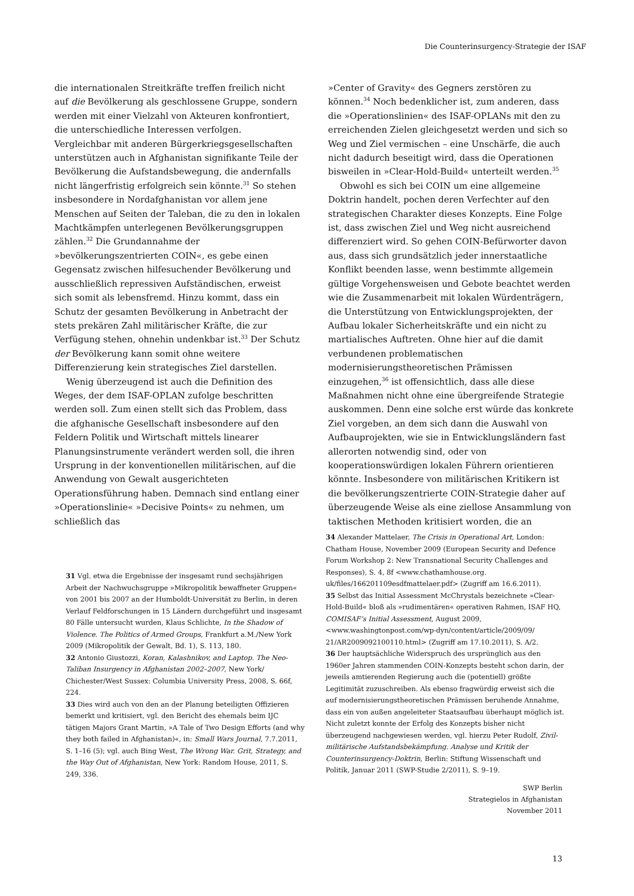Die Counterinsurgency-Strategie der ISAF
die internationalen Streitkräfte treffen freilich nicht auf die Bevölkerung als geschlossene Gruppe, sondern werden mit einer Vielzahl von Akteuren konfrontiert, die unterschiedliche Interessen verfolgen. Vergleichbar mit anderen Bürgerkriegsgesellschaften unterstützen auch in Afghanistan signifikante Teile der Bevölkerung die Aufstandsbewegung, die andernfalls nicht längerfristig erfolgreich sein könnte.<sup>31</sup> So stehen insbesondere in Nordafghanistan vor allem jene Menschen auf Seiten der Taleban, die zu den in lokalen Machtkämpfen unterlegenen Bevölkerungsgruppen zählen.<sup>32</sup> Die Grundannahme der »bevölkerungszentrierten COIN«, es gebe einen Gegensatz zwischen hilfesuchender Bevölkerung und ausschließlich repressiven Aufständischen, erweist sich somit als lebensfremd. Hinzu kommt, dass ein Schutz der gesamten Bevölkerung in Anbetracht der stets prekären Zahl militärischer Kräfte, die zur Verfügung stehen, ohnehin undenkbar ist.<sup>33</sup> Der Schutz der Bevölkerung kann somit ohne weitere Differenzierung kein strategisches Ziel darstellen.
Wenig überzeugend ist auch die Definition des Weges, der dem ISAF-OPLAN zufolge beschritten werden soll. Zum einen stellt sich das Problem, dass die afghanische Gesellschaft insbesondere auf den Feldern Politik und Wirtschaft mittels linearer Planungsinstrumente verändert werden soll, die ihren Ursprung in der konventionellen militärischen, auf die Anwendung von Gewalt ausgerichteten Operationsführung haben. Demnach sind entlang einer »Operationslinie« »Decisive Points« zu nehmen, um schließlich das
»Center of Gravity« des Gegners zerstören zu können.<sup>34</sup> Noch bedenklicher ist, zum anderen, dass die »Operationslinien« des ISAF-OPLANs mit den zu erreichenden Zielen gleichgesetzt werden und sich so Weg und Ziel vermischen – eine Unschärfe, die auch nicht dadurch beseitigt wird, dass die Operationen bisweilen in »Clear-Hold-Build« unterteilt werden.<sup>35</sup>
Obwohl es sich bei COIN um eine allgemeine Doktrin handelt, pochen deren Verfechter auf den strategischen Charakter dieses Konzepts. Eine Folge ist, dass zwischen Ziel und Weg nicht ausreichend differenziert wird. So gehen COIN-Befürworter davon aus, dass sich grundsätzlich jeder innerstaatliche Konflikt beenden lasse, wenn bestimmte allgemein gültige Vorgehensweisen und Gebote beachtet werden wie die Zusammenarbeit mit lokalen Würdenträgern, die Unterstützung von Entwicklungsprojekten, der Aufbau lokaler Sicherheitskräfte und ein nicht zu martialisches Auftreten. Ohne hier auf die damit verbundenen problematischen modernisierungstheoretischen Prämissen einzugehen,<sup>36</sup> ist offensichtlich, dass alle diese Maßnahmen nicht ohne eine übergreifende Strategie auskommen. Denn eine solche erst würde das konkrete Ziel vorgeben, an dem sich dann die Auswahl von Aufbauprojekten, wie sie in Entwicklungsländern fast allerorten notwendig sind, oder von kooperationswürdigen lokalen Führern orientieren könnte. Insbesondere von militärischen Kritikern ist die bevölkerungszentrierte COIN-Strategie daher auf überzeugende Weise als eine ziellose Ansammlung von taktischen Methoden kritisiert worden, die an
31 Vgl. etwa die Ergebnisse der insgesamt rund sechsjährigen Arbeit der Nachwuchsgruppe »Mikropolitik bewaffneter Gruppen« von 2001 bis 2007 an der Humboldt-Universität zu Berlin, in deren Verlauf Feldforschungen in 15 Ländern durchgeführt und insgesamt 80 Fälle untersucht wurden, Klaus Schlichte, In the Shadow of Violence. The Politics of Armed Groups, Frankfurt a.M./New York 2009 (Mikropolitik der Gewalt, Bd. 1), S. 113, 180.
32 Antonio Giustozzi, Koran, Kalashnikov, and Laptop. The Neo-Taliban Insurgency in Afghanistan 2002–2007, New York/ Chichester/West Sussex: Columbia University Press, 2008, S. 66f, 224.
33 Dies wird auch von den an der Planung beteiligten Offizieren bemerkt und kritisiert, vgl. den Bericht des ehemals beim IJC tätigen Majors Grant Martin, »A Tale of Two Design Efforts (and why they both failed in Afghanistan)«, in: Small Wars Journal, 7.7.2011, S. 1–16 (5); vgl. auch Bing West, The Wrong War. Grit, Strategy, and the Way Out of Afghanistan, New York: Random House, 2011, S. 249, 336.
34 Alexander Mattelaer, The Crisis in Operational Art, London: Chatham House, November 2009 (European Security and Defence Forum Workshop 2: New Transnational Security Challenges and Responses), S. 4, 8f <www.chathamhouse.org. uk/files/166201109esdfmattelaer.pdf> (Zugriff am 16.6.2011).
35 Selbst das Initial Assessment McChrystals bezeichnete »Clear-Hold-Build« bloß als »rudimentären« operativen Rahmen, ISAF HQ, COMISAF’s Initial Assessment, August 2009, <www.washingtonpost.com/wp-dyn/content/article/2009/09/ 21/AR2009092100110.html> (Zugriff am 17.10.2011), S. A/2.
36 Der hauptsächliche Widerspruch des ursprünglich aus den 1960er Jahren stammenden COIN-Konzepts besteht schon darin, der jeweils amtierenden Regierung auch die (potentiell) größte Legitimität zuzuschreiben. Als ebenso fragwürdig erweist sich die auf modernisierungstheoretischen Prämissen beruhende Annahme, dass ein von außen angeleiteter Staatsaufbau überhaupt möglich ist. Nicht zuletzt konnte der Erfolg des Konzepts bisher nicht überzeugend nachgewiesen werden, vgl. hierzu Peter Rudolf, Zivil-militärische Aufstandsbekämpfung. Analyse und Kritik der Counterinsurgency-Doktrin, Berlin: Stiftung Wissenschaft und Politik, Januar 2011 (SWP-Studie 2/2011), S. 9–19.
SWP Berlin
Strategielos in Afghanistan
November 2011
13